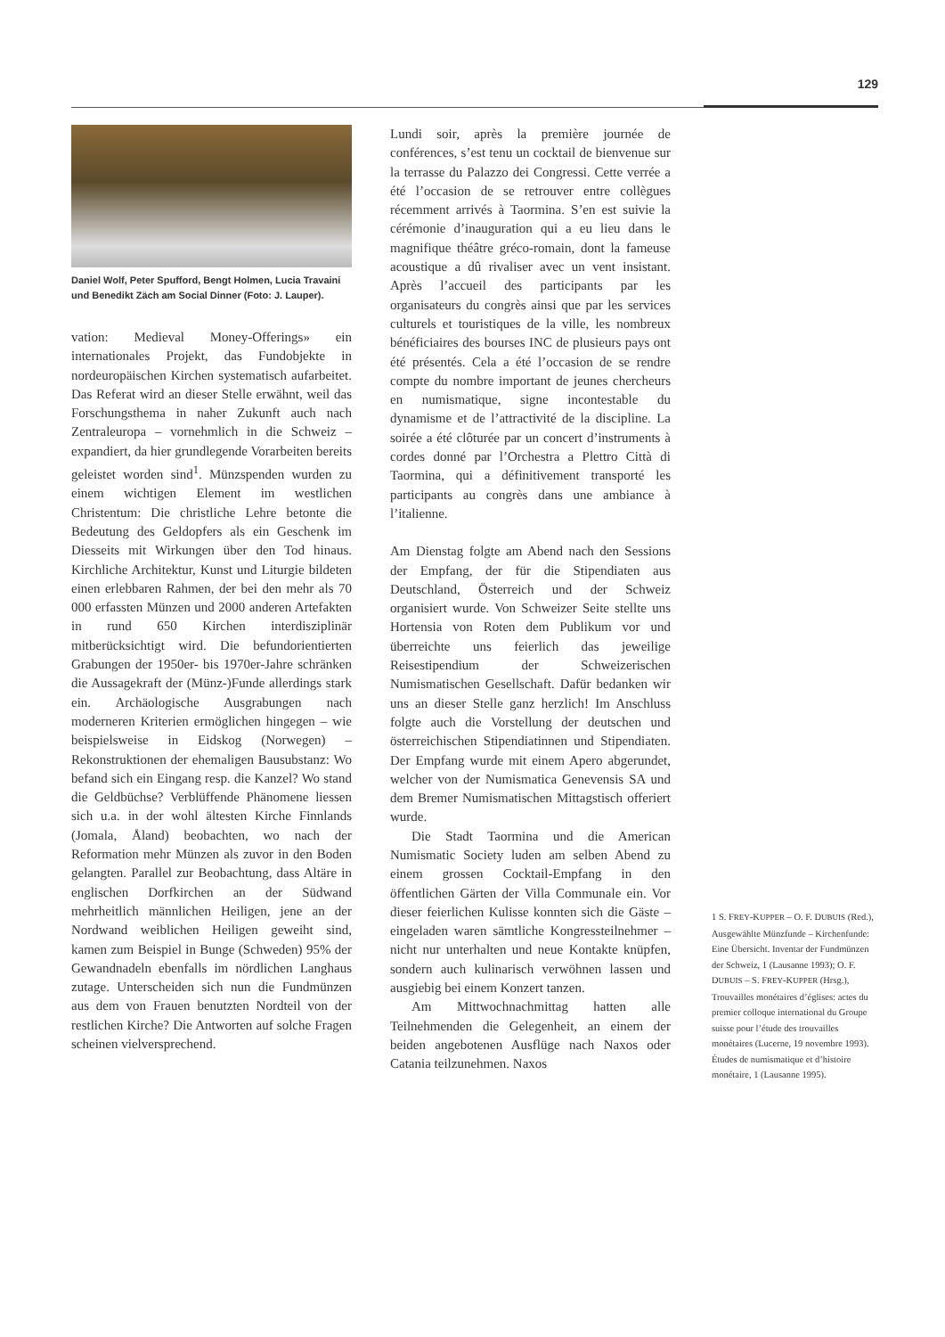129
Daniel Wolf, Peter Spufford, Bengt Holmen, Lucia Travaini und Benedikt Zäch am Social Dinner (Foto: J. Lauper).
vation: Medieval Money-Offerings» ein internationales Projekt, das Fundobjekte in nordeuropäischen Kirchen systematisch aufarbeitet. Das Referat wird an dieser Stelle erwähnt, weil das Forschungsthema in naher Zukunft auch nach Zentraleuropa – vornehmlich in die Schweiz – expandiert, da hier grundlegende Vorarbeiten bereits geleistet worden sind<sup>1</sup>. Münzspenden wurden zu einem wichtigen Element im westlichen Christentum: Die christliche Lehre betonte die Bedeutung des Geldopfers als ein Geschenk im Diesseits mit Wirkungen über den Tod hinaus. Kirchliche Architektur, Kunst und Liturgie bildeten einen erlebbaren Rahmen, der bei den mehr als 70 000 erfassten Münzen und 2000 anderen Artefakten in rund 650 Kirchen interdisziplinär mitberücksichtigt wird. Die befundorientierten Grabungen der 1950er- bis 1970er-Jahre schränken die Aussagekraft der (Münz-)Funde allerdings stark ein. Archäologische Ausgrabungen nach moderneren Kriterien ermöglichen hingegen – wie beispielsweise in Eidskog (Norwegen) – Rekonstruktionen der ehemaligen Bausubstanz: Wo befand sich ein Eingang resp. die Kanzel? Wo stand die Geldbüchse? Verblüffende Phänomene liessen sich u.a. in der wohl ältesten Kirche Finnlands (Jomala, Åland) beobachten, wo nach der Reformation mehr Münzen als zuvor in den Boden gelangten. Parallel zur Beobachtung, dass Altäre in englischen Dorfkirchen an der Südwand mehrheitlich männlichen Heiligen, jene an der Nordwand weiblichen Heiligen geweiht sind, kamen zum Beispiel in Bunge (Schweden) 95% der Gewandnadeln ebenfalls im nördlichen Langhaus zutage. Unterscheiden sich nun die Fundmünzen aus dem von Frauen benutzten Nordteil von der restlichen Kirche? Die Antworten auf solche Fragen scheinen vielversprechend.
Lundi soir, après la première journée de conférences, s’est tenu un cocktail de bienvenue sur la terrasse du Palazzo dei Congressi. Cette verrée a été l’occasion de se retrouver entre collègues récemment arrivés à Taormina. S’en est suivie la cérémonie d’inauguration qui a eu lieu dans le magnifique théâtre gréco-romain, dont la fameuse acoustique a dû rivaliser avec un vent insistant. Après l’accueil des participants par les organisateurs du congrès ainsi que par les services culturels et touristiques de la ville, les nombreux bénéficiaires des bourses INC de plusieurs pays ont été présentés. Cela a été l’occasion de se rendre compte du nombre important de jeunes chercheurs en numismatique, signe incontestable du dynamisme et de l’attractivité de la discipline. La soirée a été clôturée par un concert d’instruments à cordes donné par l’Orchestra a Plettro Città di Taormina, qui a définitivement transporté les participants au congrès dans une ambiance à l’italienne.
Am Dienstag folgte am Abend nach den Sessions der Empfang, der für die Stipendiaten aus Deutschland, Österreich und der Schweiz organisiert wurde. Von Schweizer Seite stellte uns Hortensia von Roten dem Publikum vor und überreichte uns feierlich das jeweilige Reisestipendium der Schweizerischen Numismatischen Gesellschaft. Dafür bedanken wir uns an dieser Stelle ganz herzlich! Im Anschluss folgte auch die Vorstellung der deutschen und österreichischen Stipendiatinnen und Stipendiaten. Der Empfang wurde mit einem Apero abgerundet, welcher von der Numismatica Genevensis SA und dem Bremer Numismatischen Mittagstisch offeriert wurde.
Die Stadt Taormina und die American Numismatic Society luden am selben Abend zu einem grossen Cocktail-Empfang in den öffentlichen Gärten der Villa Communale ein. Vor dieser feierlichen Kulisse konnten sich die Gäste – eingeladen waren sämtliche Kongressteilnehmer – nicht nur unterhalten und neue Kontakte knüpfen, sondern auch kulinarisch verwöhnen lassen und ausgiebig bei einem Konzert tanzen.
Am Mittwochnachmittag hatten alle Teilnehmenden die Gelegenheit, an einem der beiden angebotenen Ausflüge nach Naxos oder Catania teilzunehmen. Naxos
1 S. FREY-KUPPER – O. F. DUBUIS (Red.), Ausgewählte Münzfunde – Kirchenfunde: Eine Übersicht. Inventar der Fundmünzen der Schweiz, 1 (Lausanne 1993); O. F. DUBUIS – S. FREY-KUPPER (Hrsg.), Trouvailles monétaires d’églises: actes du premier colloque international du Groupe suisse pour l’étude des trouvailles monétaires (Lucerne, 19 novembre 1993). Études de numismatique et d’histoire monétaire, 1 (Lausanne 1995).